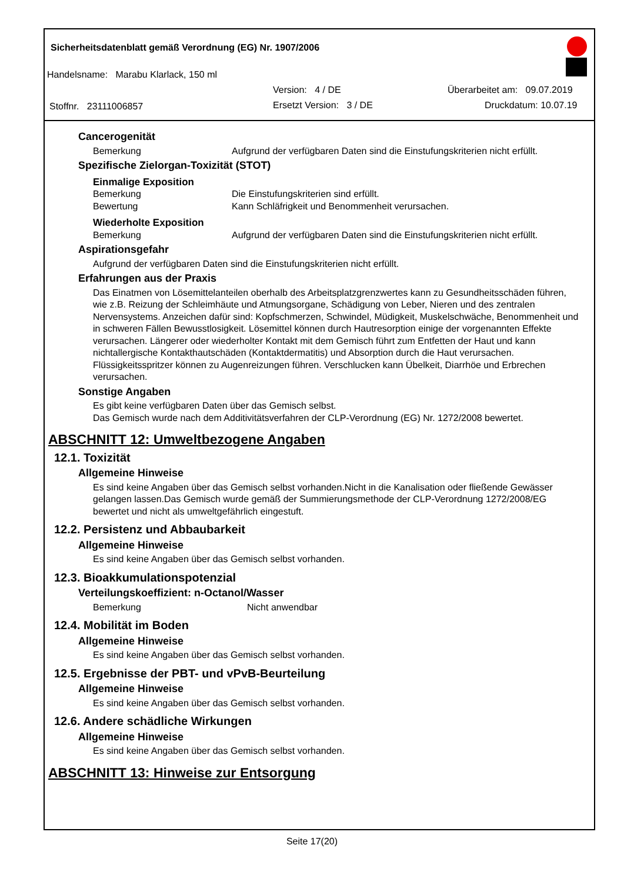Sicherheitsdatenblatt gemäß Verordnung (EG) Nr. 1907/2006
Handelsname: Marabu Klarlack, 150 ml
Version: 4 / DE Überarbeitet am: 09.07.2019
Stoffnr. 23111006857 Ersetzt Version: 3 / DE Druckdatum: 10.07.19
Cancerogenität
Bemerkung Aufgrund der verfügbaren Daten sind die Einstufungskriterien nicht erfüllt.
Spezifische Zielorgan-Toxizität (STOT)
Einmalige Exposition
Bemerkung Die Einstufungskriterien sind erfüllt.
Bewertung Kann Schläfrigkeit und Benommenheit verursachen.
Wiederholte Exposition
Bemerkung Aufgrund der verfügbaren Daten sind die Einstufungskriterien nicht erfüllt.
Aspirationsgefahr
Aufgrund der verfügbaren Daten sind die Einstufungskriterien nicht erfüllt.
Erfahrungen aus der Praxis
Das Einatmen von Lösemittelanteilen oberhalb des Arbeitsplatzgrenzwertes kann zu Gesundheitsschäden führen, wie z.B. Reizung der Schleimhäute und Atmungsorgane, Schädigung von Leber, Nieren und des zentralen Nervensystems. Anzeichen dafür sind: Kopfschmerzen, Schwindel, Müdigkeit, Muskelschwäche, Benommenheit und in schweren Fällen Bewusstlosigkeit. Lösemittel können durch Hautresorption einige der vorgenannten Effekte verursachen. Längerer oder wiederholter Kontakt mit dem Gemisch führt zum Entfetten der Haut und kann nichtallergische Kontakthautschäden (Kontaktdermatitis) und Absorption durch die Haut verursachen. Flüssigkeitsspritzer können zu Augenreizungen führen. Verschlucken kann Übelkeit, Diarrhöe und Erbrechen verursachen.
Sonstige Angaben
Es gibt keine verfügbaren Daten über das Gemisch selbst.
Das Gemisch wurde nach dem Additivitätsverfahren der CLP-Verordnung (EG) Nr. 1272/2008 bewertet.
ABSCHNITT 12: Umweltbezogene Angaben
12.1. Toxizität
Allgemeine Hinweise
Es sind keine Angaben über das Gemisch selbst vorhanden.Nicht in die Kanalisation oder fließende Gewässer gelangen lassen.Das Gemisch wurde gemäß der Summierungsmethode der CLP-Verordnung 1272/2008/EG bewertet und nicht als umweltgefährlich eingestuft.
12.2. Persistenz und Abbaubarkeit
Allgemeine Hinweise
Es sind keine Angaben über das Gemisch selbst vorhanden.
12.3. Bioakkumulationspotenzial
Verteilungskoeffizient: n-Octanol/Wasser
Bemerkung Nicht anwendbar
12.4. Mobilität im Boden
Allgemeine Hinweise
Es sind keine Angaben über das Gemisch selbst vorhanden.
12.5. Ergebnisse der PBT- und vPvB-Beurteilung
Allgemeine Hinweise
Es sind keine Angaben über das Gemisch selbst vorhanden.
12.6. Andere schädliche Wirkungen
Allgemeine Hinweise
Es sind keine Angaben über das Gemisch selbst vorhanden.
ABSCHNITT 13: Hinweise zur Entsorgung
Seite 17(20)